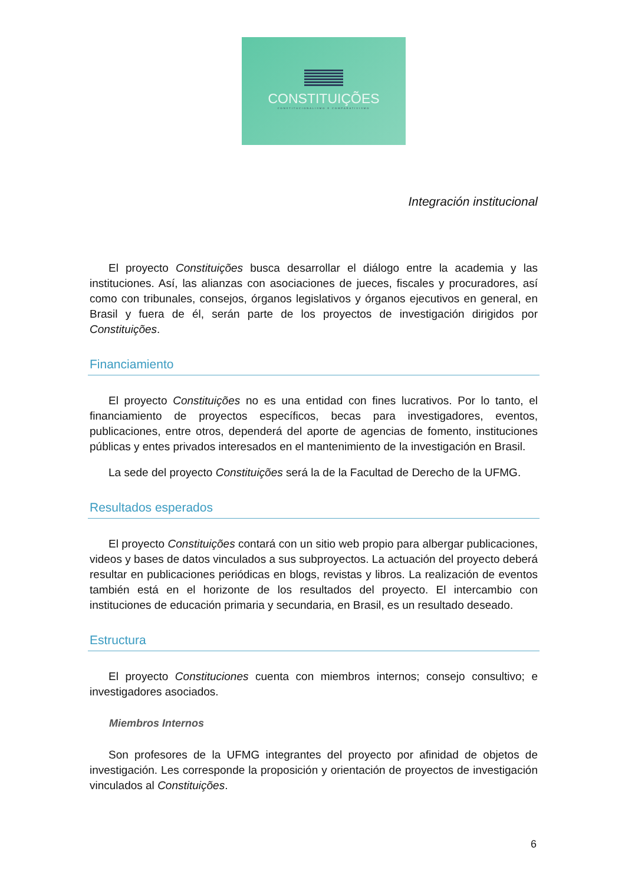CONSTITUIÇÕES
CONSTITUCIONALISMO E COMPARATIVISMO
Integración institucional
El proyecto Constituições busca desarrollar el diálogo entre la academia y las instituciones. Así, las alianzas con asociaciones de jueces, fiscales y procuradores, así como con tribunales, consejos, órganos legislativos y órganos ejecutivos en general, en Brasil y fuera de él, serán parte de los proyectos de investigación dirigidos por Constituições.
Financiamiento
El proyecto Constituições no es una entidad con fines lucrativos. Por lo tanto, el financiamiento de proyectos específicos, becas para investigadores, eventos, publicaciones, entre otros, dependerá del aporte de agencias de fomento, instituciones públicas y entes privados interesados en el mantenimiento de la investigación en Brasil.
La sede del proyecto Constituições será la de la Facultad de Derecho de la UFMG.
Resultados esperados
El proyecto Constituições contará con un sitio web propio para albergar publicaciones, videos y bases de datos vinculados a sus subproyectos. La actuación del proyecto deberá resultar en publicaciones periódicas en blogs, revistas y libros. La realización de eventos también está en el horizonte de los resultados del proyecto. El intercambio con instituciones de educación primaria y secundaria, en Brasil, es un resultado deseado.
Estructura
El proyecto Constituciones cuenta con miembros internos; consejo consultivo; e investigadores asociados.
Miembros Internos
Son profesores de la UFMG integrantes del proyecto por afinidad de objetos de investigación. Les corresponde la proposición y orientación de proyectos de investigación vinculados al Constituições.
6